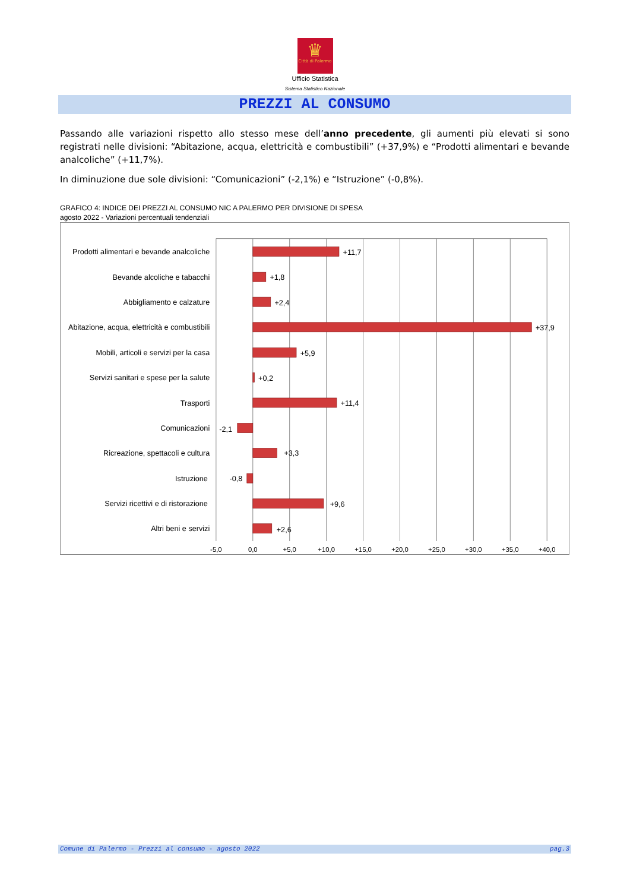♛
Città di Palermo
Ufficio Statistica
Sistema Statistico Nazionale
PREZZI AL CONSUMO
Passando alle variazioni rispetto allo stesso mese dell’anno precedente, gli aumenti più elevati si sono registrati nelle divisioni: “Abitazione, acqua, elettricità e combustibili” (+37,9%) e “Prodotti alimentari e bevande analcoliche” (+11,7%).
In diminuzione due sole divisioni: “Comunicazioni” (-2,1%) e “Istruzione” (-0,8%).
GRAFICO 4: INDICE DEI PREZZI AL CONSUMO NIC A PALERMO PER DIVISIONE DI SPESA
agosto 2022 - Variazioni percentuali tendenziali
Prodotti alimentari e bevande analcoliche
Bevande alcoliche e tabacchi
Abbigliamento e calzature
Abitazione, acqua, elettricità e combustibili
Mobili, articoli e servizi per la casa
Servizi sanitari e spese per la salute
Trasporti
Comunicazioni
Ricreazione, spettacoli e cultura
Istruzione
Servizi ricettivi e di ristorazione
Altri beni e servizi
+11,7
+1,8
+2,4
+37,9
+5,9
+0,2
+11,4
-2,1
+3,3
-0,8
+9,6
+2,6
-5,0
0,0
+5,0
+10,0
+15,0
+20,0
+25,0
+30,0
+35,0
+40,0
Comune di Palermo - Prezzi al consumo - agosto 2022 pag.3